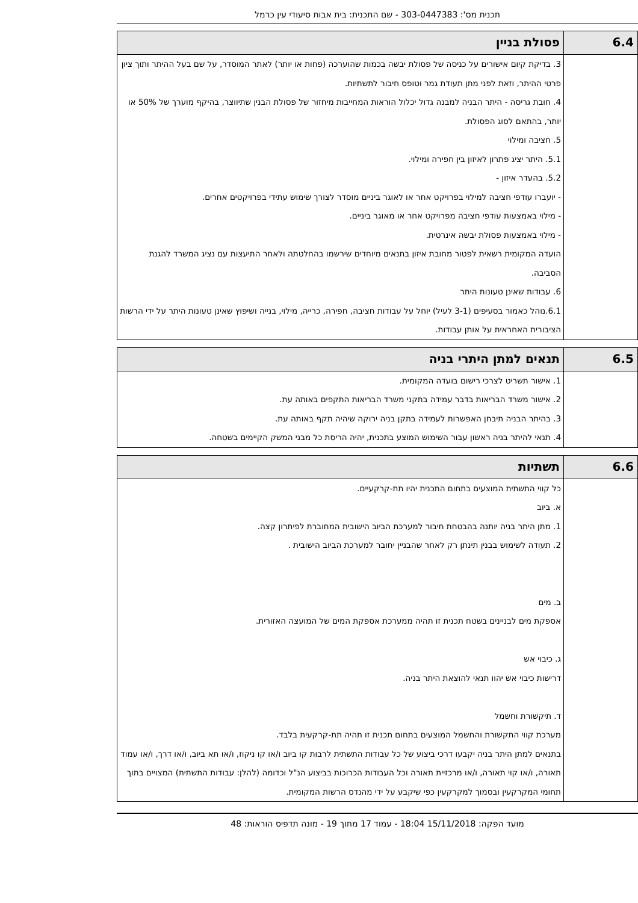תכנית מס': 303-0447383 - שם התכנית: בית אבות סיעודי עין כרמל
| 6.4 | פסולת בניין |
| --- | --- |
| | 3. בדיקת קיום אישורים על כניסה של פסולת יבשה בכמות שהוערכה (פחות או יותר) לאתר המוסדר, על שם בעל ההיתר ותוך ציון פרטי ההיתר, וזאת לפני מתן תעודת גמר וטופס חיבור לתשתיות. 4. חובת גריסה - היתר הבניה למבנה גדול יכלול הוראות המחייבות מיחזור של פסולת הבנין שתיווצר, בהיקף מוערך של 50% או יותר, בהתאם לסוג הפסולת. 5. חציבה ומילוי 5.1. היתר יציג פתרון לאיזון בין חפירה ומילוי. 5.2. בהעדר איזון - - יועברו עודפי חציבה למילוי בפרויקט אחר או לאוגר ביניים מוסדר לצורך שימוש עתידי בפרויקטים אחרים. - מילוי באמצעות עודפי חציבה מפרויקט אחר או מאוגר ביניים. - מילוי באמצעות פסולת יבשה אינרטית. הועדה המקומית רשאית לפטור מחובת איזון בתנאים מיוחדים שירשמו בהחלטתה ולאחר התיעצות עם נציג המשרד להגנת הסביבה. 6. עבודות שאינן טעונות היתר 6.1.נוהל כאמור בסעיפים (3-1 לעיל) יוחל על עבודות חציבה, חפירה, כרייה, מילוי, בנייה ושיפוץ שאינן טעונות היתר על ידי הרשות הציבורית האחראית על אותן עבודות. |
| 6.5 | תנאים למתן היתרי בניה |
| --- | --- |
| | 1. אישור תשריט לצרכי רישום בועדה המקומית. 2. אישור משרד הבריאות בדבר עמידה בתקני משרד הבריאות התקפים באותה עת. 3. בהיתר הבניה תיבחן האפשרות לעמידה בתקן בניה ירוקה שיהיה תקף באותה עת. 4. תנאי להיתר בניה ראשון עבור השימוש המוצע בתכנית, יהיה הריסת כל מבני המשק הקיימים בשטחה. |
| 6.6 | תשתיות |
| --- | --- |
| | כל קווי התשתית המוצעים בתחום התכנית יהיו תת-קרקעיים. א. ביוב 1. מתן היתר בניה יותנה בהבטחת חיבור למערכת הביוב הישובית המחוברת לפיתרון קצה. 2. תעודה לשימוש בבנין תינתן רק לאחר שהבניין יחובר למערכת הביוב הישובית . ב. מים אספקת מים לבניינים בשטח תכנית זו תהיה ממערכת אספקת המים של המועצה האזורית. ג. כיבוי אש דרישות כיבוי אש יהוו תנאי להוצאת היתר בניה. ד. תיקשורת וחשמל מערכת קווי התקשורת והחשמל המוצעים בתחום תכנית זו תהיה תת-קרקעית בלבד. בתנאים למתן היתר בניה יקבעו דרכי ביצוע של כל עבודות התשתית לרבות קו ביוב ו/או קו ניקוז, ו/או תא ביוב, ו/או דרך, ו/או עמוד תאורה, ו/או קוי תאורה, ו/או מרכזיית תאורה וכל העבודות הכרוכות בביצוע הנ"ל וכדומה (להלן: עבודות התשתית) המצויים בתוך תחומי המקרקעין ובסמוך למקרקעין כפי שיקבע על ידי מהנדס הרשות המקומית. |
מועד הפקה: 15/11/2018 18:04 - עמוד 17 מתוך 19 - מונה תדפיס הוראות: 48